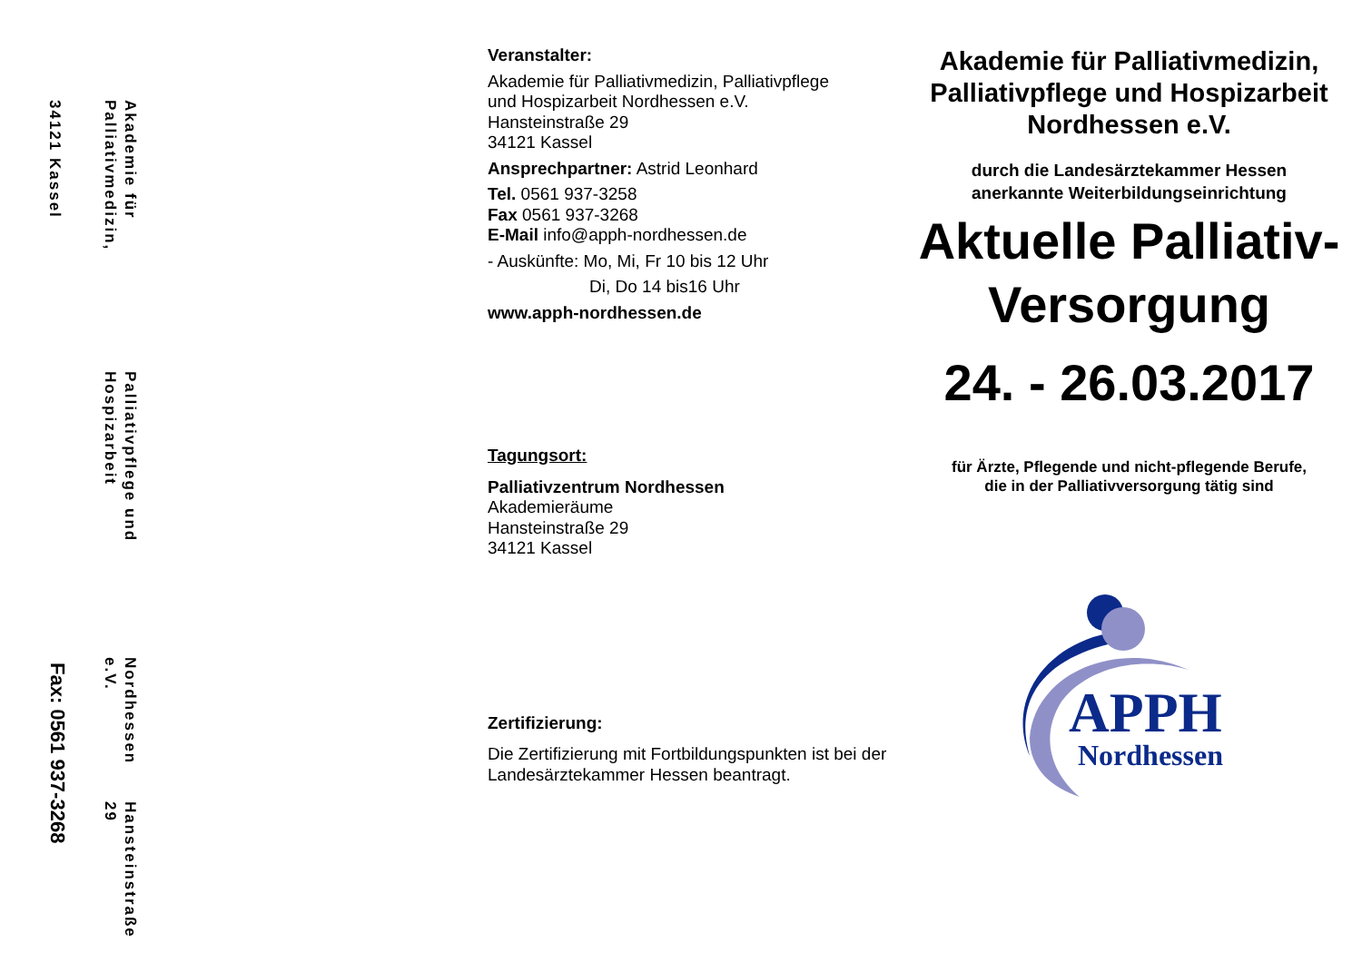Akademie für Palliativmedizin,
Palliativpflege und Hospizarbeit
Nordhessen e.V.
Hansteinstraße 29
34121 Kassel
Fax: 0561 937-3268
Veranstalter:
Akademie für Palliativmedizin, Palliativpflege
und Hospizarbeit Nordhessen e.V.
Hansteinstraße 29
34121 Kassel
Ansprechpartner: Astrid Leonhard
Tel. 0561 937-3258
Fax 0561 937-3268
E-Mail info@apph-nordhessen.de
- Auskünfte: Mo, Mi, Fr 10 bis 12 Uhr
Di, Do 14 bis16 Uhr
www.apph-nordhessen.de
Tagungsort:
Palliativzentrum Nordhessen
Akademieräume
Hansteinstraße 29
34121 Kassel
Zertifizierung:
Die Zertifizierung mit Fortbildungspunkten ist bei der Landesärztekammer Hessen beantragt.
Akademie für Palliativmedizin, Palliativpflege und Hospizarbeit Nordhessen e.V.
durch die Landesärztekammer Hessen
anerkannte Weiterbildungseinrichtung
Aktuelle Palliativ-
Versorgung
24. - 26.03.2017
für Ärzte, Pflegende und nicht-pflegende Berufe,
die in der Palliativversorgung tätig sind
APPH
Nordhessen